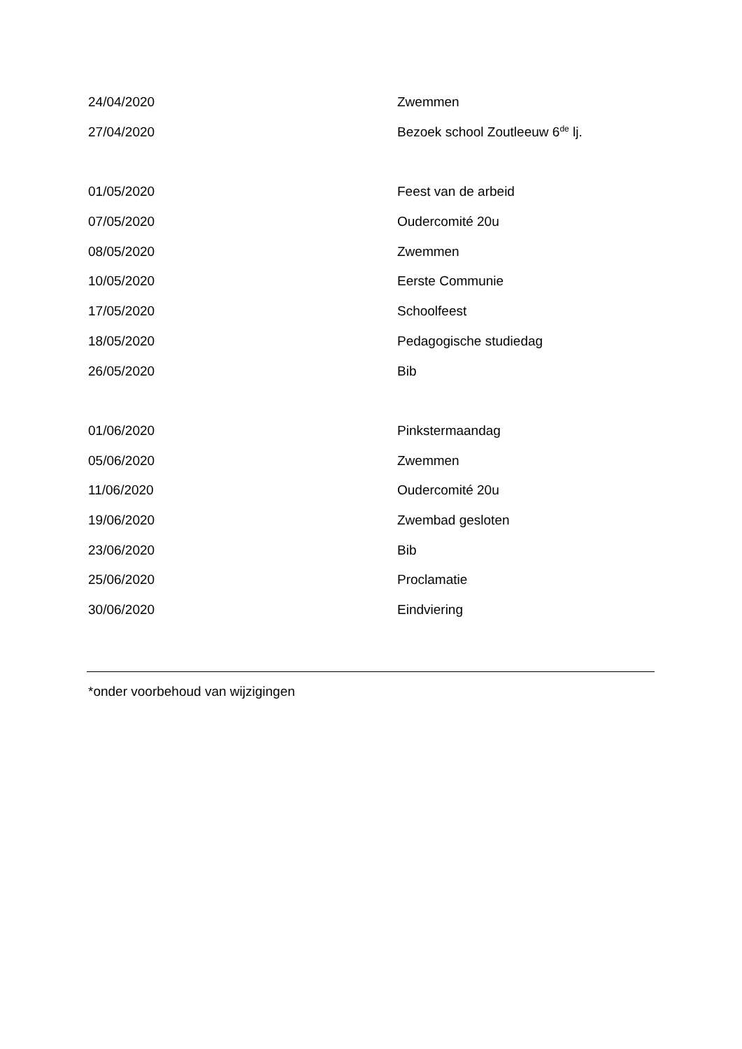| 24/04/2020 | Zwemmen |
| 27/04/2020 | Bezoek school Zoutleeuw 6<sup>de</sup> lj. |
| 01/05/2020 | Feest van de arbeid |
| 07/05/2020 | Oudercomité 20u |
| 08/05/2020 | Zwemmen |
| 10/05/2020 | Eerste Communie |
| 17/05/2020 | Schoolfeest |
| 18/05/2020 | Pedagogische studiedag |
| 26/05/2020 | Bib |
| 01/06/2020 | Pinkstermaandag |
| 05/06/2020 | Zwemmen |
| 11/06/2020 | Oudercomité 20u |
| 19/06/2020 | Zwembad gesloten |
| 23/06/2020 | Bib |
| 25/06/2020 | Proclamatie |
| 30/06/2020 | Eindviering |
*onder voorbehoud van wijzigingen